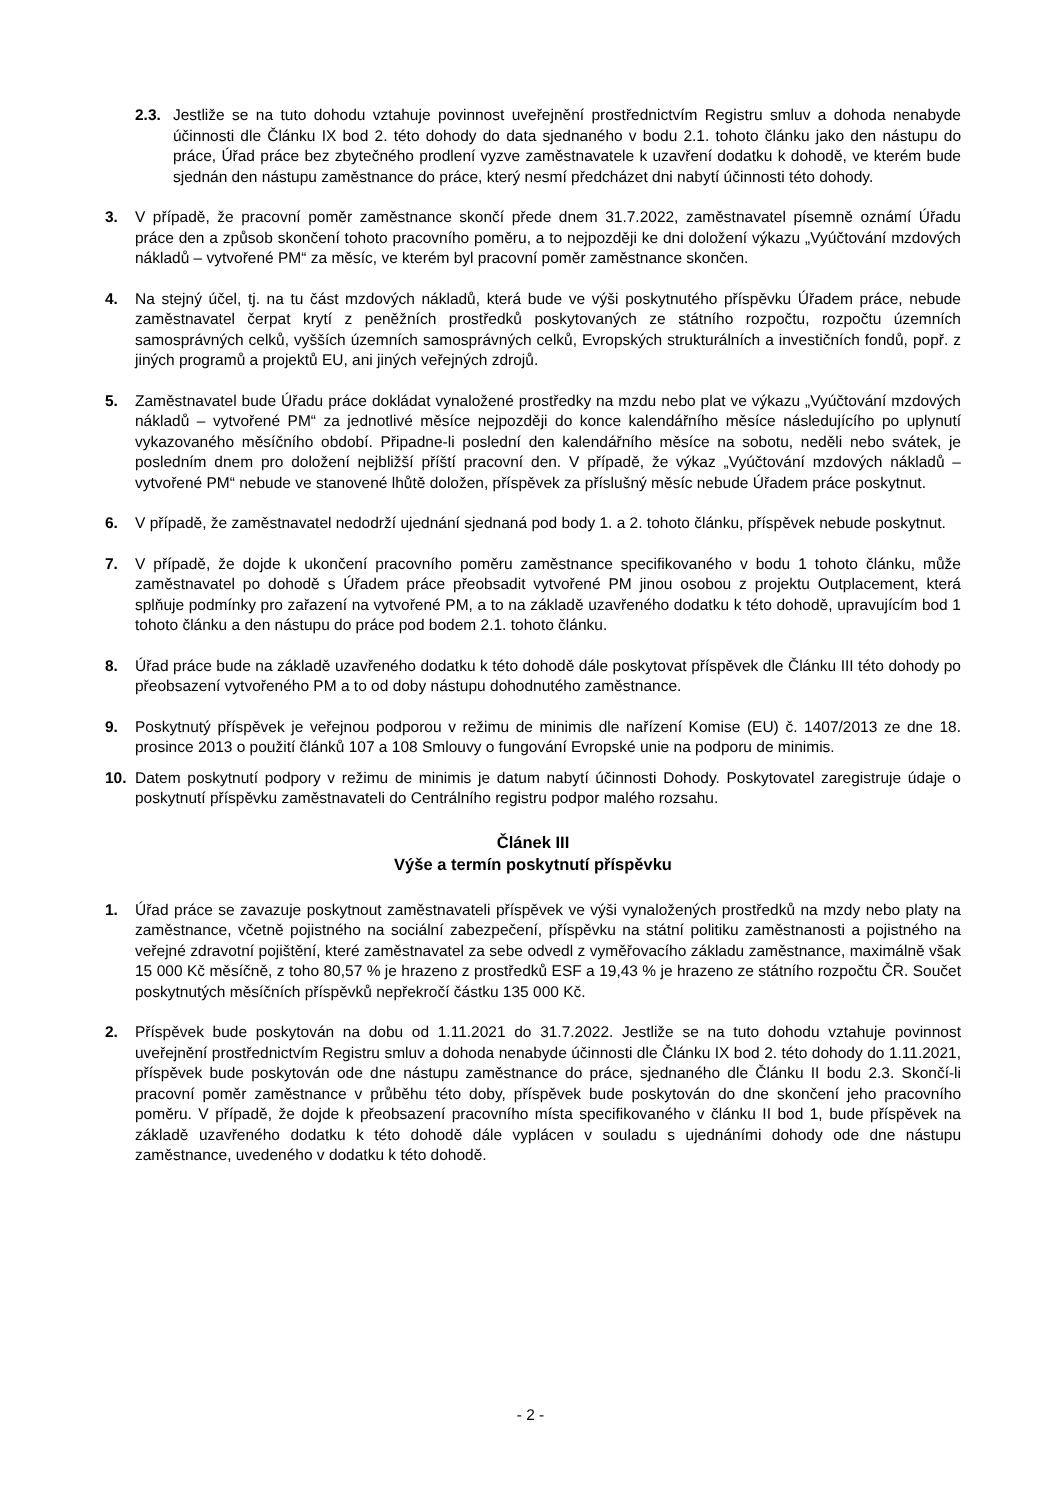2.3. Jestliže se na tuto dohodu vztahuje povinnost uveřejnění prostřednictvím Registru smluv a dohoda nenabyde účinnosti dle Článku IX bod 2. této dohody do data sjednaného v bodu 2.1. tohoto článku jako den nástupu do práce, Úřad práce bez zbytečného prodlení vyzve zaměstnavatele k uzavření dodatku k dohodě, ve kterém bude sjednán den nástupu zaměstnance do práce, který nesmí předcházet dni nabytí účinnosti této dohody.
3. V případě, že pracovní poměr zaměstnance skončí přede dnem 31.7.2022, zaměstnavatel písemně oznámí Úřadu práce den a způsob skončení tohoto pracovního poměru, a to nejpozději ke dni doložení výkazu „Vyúčtování mzdových nákladů – vytvořené PM“ za měsíc, ve kterém byl pracovní poměr zaměstnance skončen.
4. Na stejný účel, tj. na tu část mzdových nákladů, která bude ve výši poskytnutého příspěvku Úřadem práce, nebude zaměstnavatel čerpat krytí z peněžních prostředků poskytovaných ze státního rozpočtu, rozpočtu územních samosprávných celků, vyšších územních samosprávných celků, Evropských strukturálních a investičních fondů, popř. z jiných programů a projektů EU, ani jiných veřejných zdrojů.
5. Zaměstnavatel bude Úřadu práce dokládat vynaložené prostředky na mzdu nebo plat ve výkazu „Vyúčtování mzdových nákladů – vytvořené PM“ za jednotlivé měsíce nejpozději do konce kalendářního měsíce následujícího po uplynutí vykazovaného měsíčního období. Připadne-li poslední den kalendářního měsíce na sobotu, neděli nebo svátek, je posledním dnem pro doložení nejbližší příští pracovní den. V případě, že výkaz „Vyúčtování mzdových nákladů – vytvořené PM“ nebude ve stanovené lhůtě doložen, příspěvek za příslušný měsíc nebude Úřadem práce poskytnut.
6. V případě, že zaměstnavatel nedodrží ujednání sjednaná pod body 1. a 2. tohoto článku, příspěvek nebude poskytnut.
7. V případě, že dojde k ukončení pracovního poměru zaměstnance specifikovaného v bodu 1 tohoto článku, může zaměstnavatel po dohodě s Úřadem práce přeobsadit vytvořené PM jinou osobou z projektu Outplacement, která splňuje podmínky pro zařazení na vytvořené PM, a to na základě uzavřeného dodatku k této dohodě, upravujícím bod 1 tohoto článku a den nástupu do práce pod bodem 2.1. tohoto článku.
8. Úřad práce bude na základě uzavřeného dodatku k této dohodě dále poskytovat příspěvek dle Článku III této dohody po přeobsazení vytvořeného PM a to od doby nástupu dohodnutého zaměstnance.
9. Poskytnutý příspěvek je veřejnou podporou v režimu de minimis dle nařízení Komise (EU) č. 1407/2013 ze dne 18. prosince 2013 o použití článků 107 a 108 Smlouvy o fungování Evropské unie na podporu de minimis.
10. Datem poskytnutí podpory v režimu de minimis je datum nabytí účinnosti Dohody. Poskytovatel zaregistruje údaje o poskytnutí příspěvku zaměstnavateli do Centrálního registru podpor malého rozsahu.
Článek III
Výše a termín poskytnutí příspěvku
1. Úřad práce se zavazuje poskytnout zaměstnavateli příspěvek ve výši vynaložených prostředků na mzdy nebo platy na zaměstnance, včetně pojistného na sociální zabezpečení, příspěvku na státní politiku zaměstnanosti a pojistného na veřejné zdravotní pojištění, které zaměstnavatel za sebe odvedl z vyměřovacího základu zaměstnance, maximálně však 15 000 Kč měsíčně, z toho 80,57 % je hrazeno z prostředků ESF a 19,43 % je hrazeno ze státního rozpočtu ČR. Součet poskytnutých měsíčních příspěvků nepřekročí částku 135 000 Kč.
2. Příspěvek bude poskytován na dobu od 1.11.2021 do 31.7.2022. Jestliže se na tuto dohodu vztahuje povinnost uveřejnění prostřednictvím Registru smluv a dohoda nenabyde účinnosti dle Článku IX bod 2. této dohody do 1.11.2021, příspěvek bude poskytován ode dne nástupu zaměstnance do práce, sjednaného dle Článku II bodu 2.3. Skončí-li pracovní poměr zaměstnance v průběhu této doby, příspěvek bude poskytován do dne skončení jeho pracovního poměru. V případě, že dojde k přeobsazení pracovního místa specifikovaného v článku II bod 1, bude příspěvek na základě uzavřeného dodatku k této dohodě dále vyplácen v souladu s ujednáními dohody ode dne nástupu zaměstnance, uvedeného v dodatku k této dohodě.
- 2 -